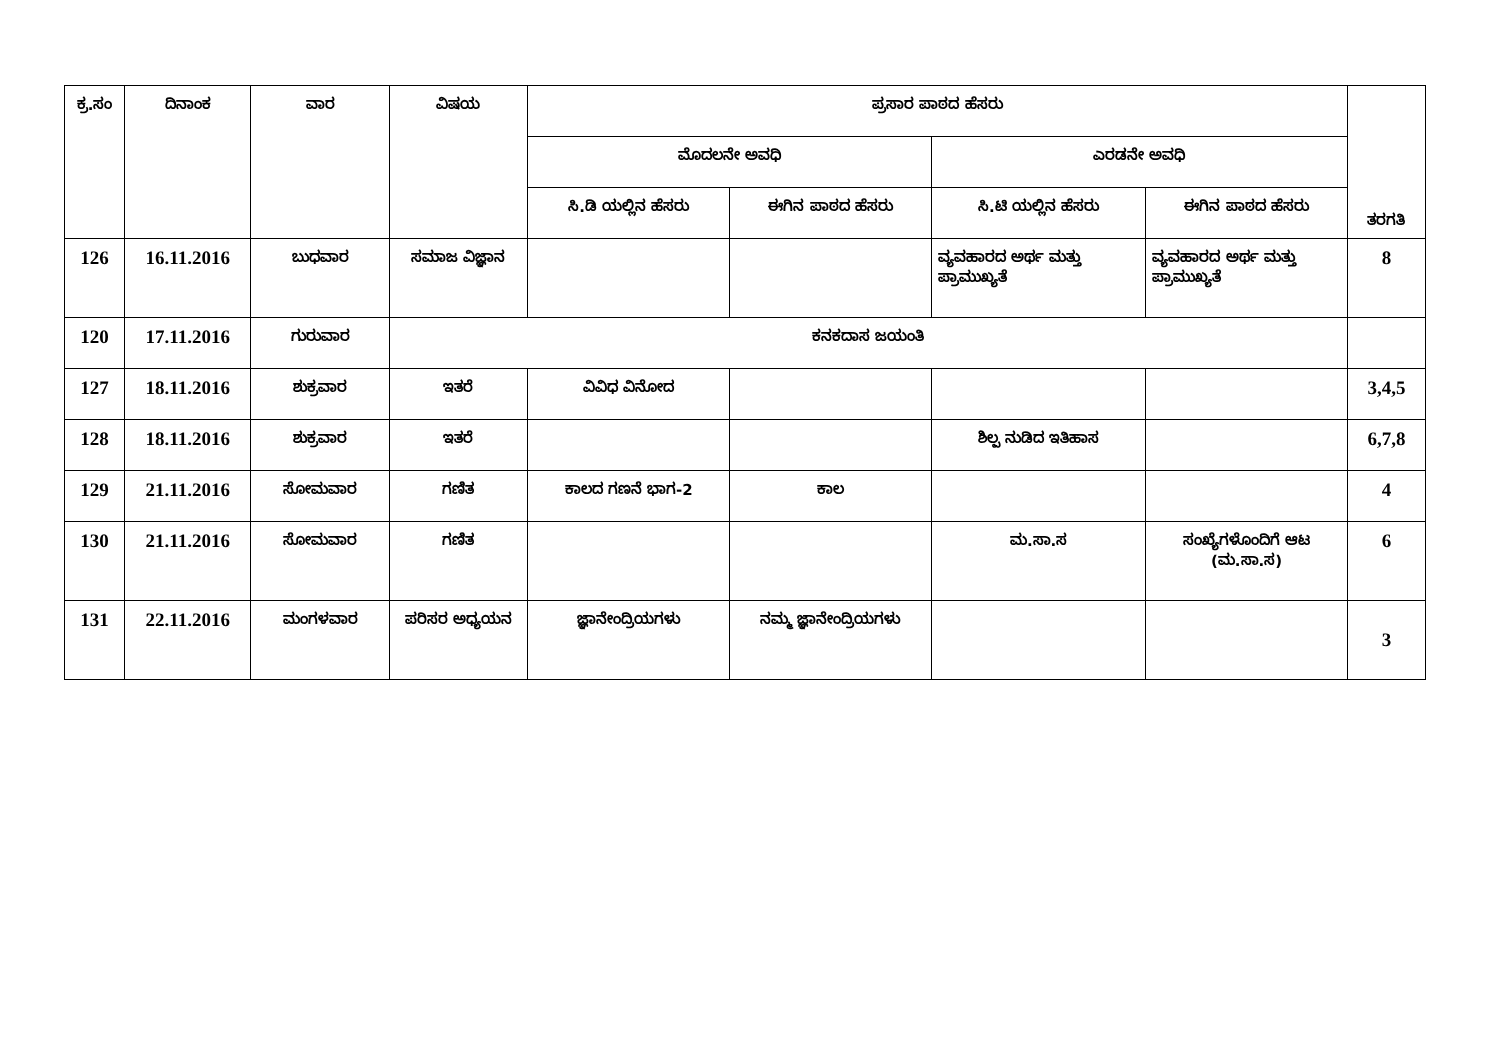| ಕ್ರ.ಸಂ | ದಿನಾಂಕ | ವಾರ | ವಿಷಯ | ಪ್ರಸಾರ ಪಾಠದ ಹೆಸರು | | | | ತರಗತಿ |
| --- | --- | --- | --- | --- | --- | --- | --- | --- |
| | | | | ಮೊದಲನೇ ಅವಧಿ | | ಎರಡನೇ ಅವಧಿ | | |
| | | | | ಸಿ.ಡಿ ಯಲ್ಲಿನ ಹೆಸರು | ಈಗಿನ ಪಾಠದ ಹೆಸರು | ಸಿ.ಟಿ ಯಲ್ಲಿನ ಹೆಸರು | ಈಗಿನ ಪಾಠದ ಹೆಸರು | |
| 126 | 16.11.2016 | ಬುಧವಾರ | ಸಮಾಜ ವಿಜ್ಞಾನ | | | ವ್ಯವಹಾರದ ಅರ್ಥ ಮತ್ತು ಪ್ರಾಮುಖ್ಯತೆ | ವ್ಯವಹಾರದ ಅರ್ಥ ಮತ್ತು ಪ್ರಾಮುಖ್ಯತೆ | 8 |
| 120 | 17.11.2016 | ಗುರುವಾರ | ಕನಕದಾಸ ಜಯಂತಿ | | | | | |
| 127 | 18.11.2016 | ಶುಕ್ರವಾರ | ಇತರೆ | ವಿವಿಧ ವಿನೋದ | | | | 3,4,5 |
| 128 | 18.11.2016 | ಶುಕ್ರವಾರ | ಇತರೆ | | | ಶಿಲ್ಪ ನುಡಿದ ಇತಿಹಾಸ | | 6,7,8 |
| 129 | 21.11.2016 | ಸೋಮವಾರ | ಗಣಿತ | ಕಾಲದ ಗಣನೆ ಭಾಗ-2 | ಕಾಲ | | | 4 |
| 130 | 21.11.2016 | ಸೋಮವಾರ | ಗಣಿತ | | | ಮ.ಸಾ.ಸ | ಸಂಖ್ಯೆಗಳೊಂದಿಗೆ ಆಟ (ಮ.ಸಾ.ಸ) | 6 |
| 131 | 22.11.2016 | ಮಂಗಳವಾರ | ಪರಿಸರ ಅಧ್ಯಯನ | ಜ್ಞಾನೇಂದ್ರಿಯಗಳು | ನಮ್ಮ ಜ್ಞಾನೇಂದ್ರಿಯಗಳು | | | 3 |